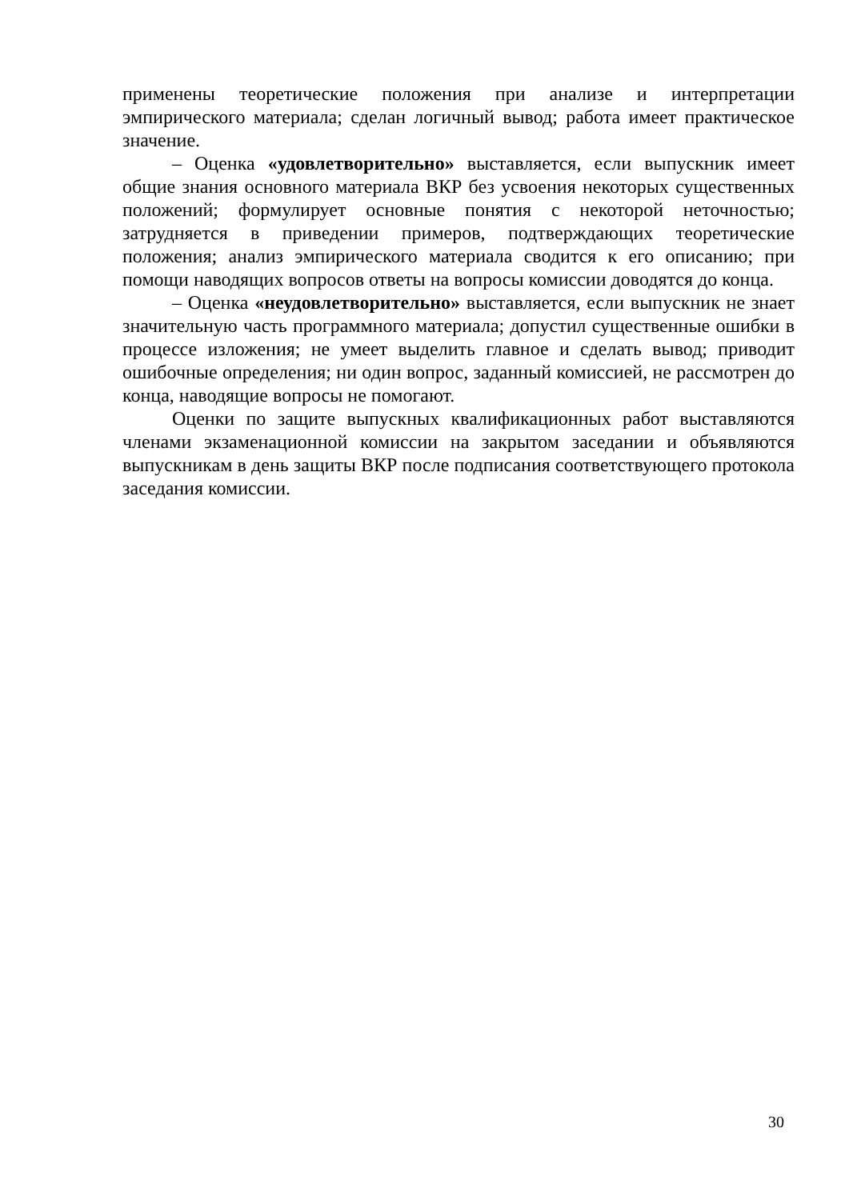применены теоретические положения при анализе и интерпретации эмпирического материала; сделан логичный вывод; работа имеет практическое значение.
– Оценка «удовлетворительно» выставляется, если выпускник имеет общие знания основного материала ВКР без усвоения некоторых существенных положений; формулирует основные понятия с некоторой неточностью; затрудняется в приведении примеров, подтверждающих теоретические положения; анализ эмпирического материала сводится к его описанию; при помощи наводящих вопросов ответы на вопросы комиссии доводятся до конца.
– Оценка «неудовлетворительно» выставляется, если выпускник не знает значительную часть программного материала; допустил существенные ошибки в процессе изложения; не умеет выделить главное и сделать вывод; приводит ошибочные определения; ни один вопрос, заданный комиссией, не рассмотрен до конца, наводящие вопросы не помогают.
Оценки по защите выпускных квалификационных работ выставляются членами экзаменационной комиссии на закрытом заседании и объявляются выпускникам в день защиты ВКР после подписания соответствующего протокола заседания комиссии.
30